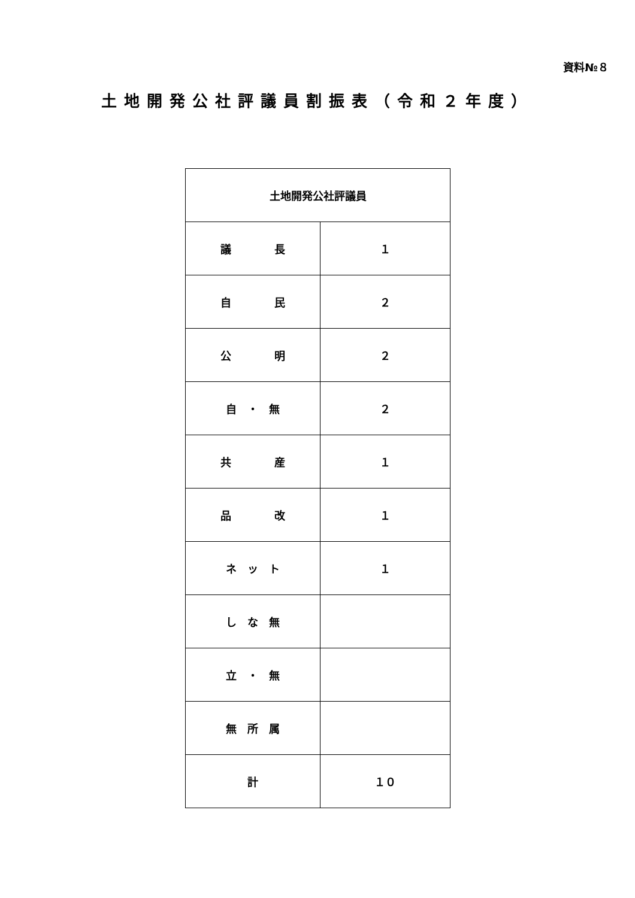資料№８
土地開発公社評議員割振表（令和２年度）
| 土地開発公社評議員 | |
| --- | --- |
| 議 長 | １ |
| 自 民 | ２ |
| 公 明 | ２ |
| 自 ・ 無 | ２ |
| 共 産 | １ |
| 品 改 | １ |
| ネ ッ ト | １ |
| し な 無 | |
| 立 ・ 無 | |
| 無 所 属 | |
| 計 | １０ |